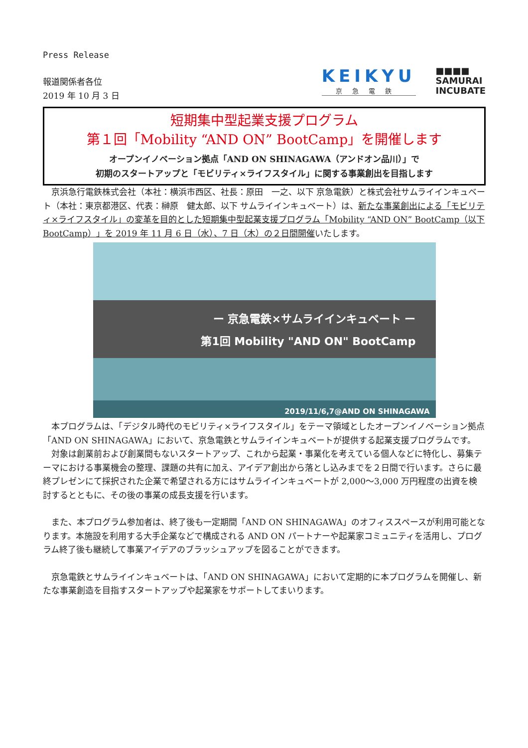Press Release
報道関係者各位
2019 年 10 月 3 日
KEIKYU
京急電鉄
■■■■
SAMURAI
INCUBATE
短期集中型起業支援プログラム
第１回「Mobility “AND ON” BootCamp」を開催します
オープンイノベーション拠点「AND ON SHINAGAWA（アンドオン品川）」で
初期のスタートアップと「モビリティ×ライフスタイル」に関する事業創出を目指します
　京浜急行電鉄株式会社（本社：横浜市西区、社長：原田　一之、以下 京急電鉄）と株式会社サムライインキュベート（本社：東京都港区、代表：榊原　健太郎、以下 サムライインキュベート）は、新たな事業創出による「モビリティ×ライフスタイル」の変革を目的とした短期集中型起業支援プログラム「Mobility “AND ON” BootCamp（以下 BootCamp）」を 2019 年 11 月 6 日（水）、7 日（木）の２日間開催いたします。
ー 京急電鉄×サムライインキュベート ー
第1回 Mobility "AND ON" BootCamp
2019/11/6,7@AND ON SHINAGAWA
　本プログラムは、「デジタル時代のモビリティ×ライフスタイル」をテーマ領域としたオープンイノベーション拠点「AND ON SHINAGAWA」において、京急電鉄とサムライインキュベートが提供する起業支援プログラムです。
　対象は創業前および創業間もないスタートアップ、これから起業・事業化を考えている個人などに特化し、募集テーマにおける事業機会の整理、課題の共有に加え、アイデア創出から落とし込みまでを２日間で行います。さらに最終プレゼンにて採択された企業で希望される方にはサムライインキュベートが 2,000～3,000 万円程度の出資を検討するとともに、その後の事業の成長支援を行います。
　また、本プログラム参加者は、終了後も一定期間「AND ON SHINAGAWA」のオフィススペースが利用可能となります。本施設を利用する大手企業などで構成される AND ON パートナーや起業家コミュニティを活用し、プログラム終了後も継続して事業アイデアのブラッシュアップを図ることができます。
　京急電鉄とサムライインキュベートは、「AND ON SHINAGAWA」において定期的に本プログラムを開催し、新たな事業創造を目指すスタートアップや起業家をサポートしてまいります。